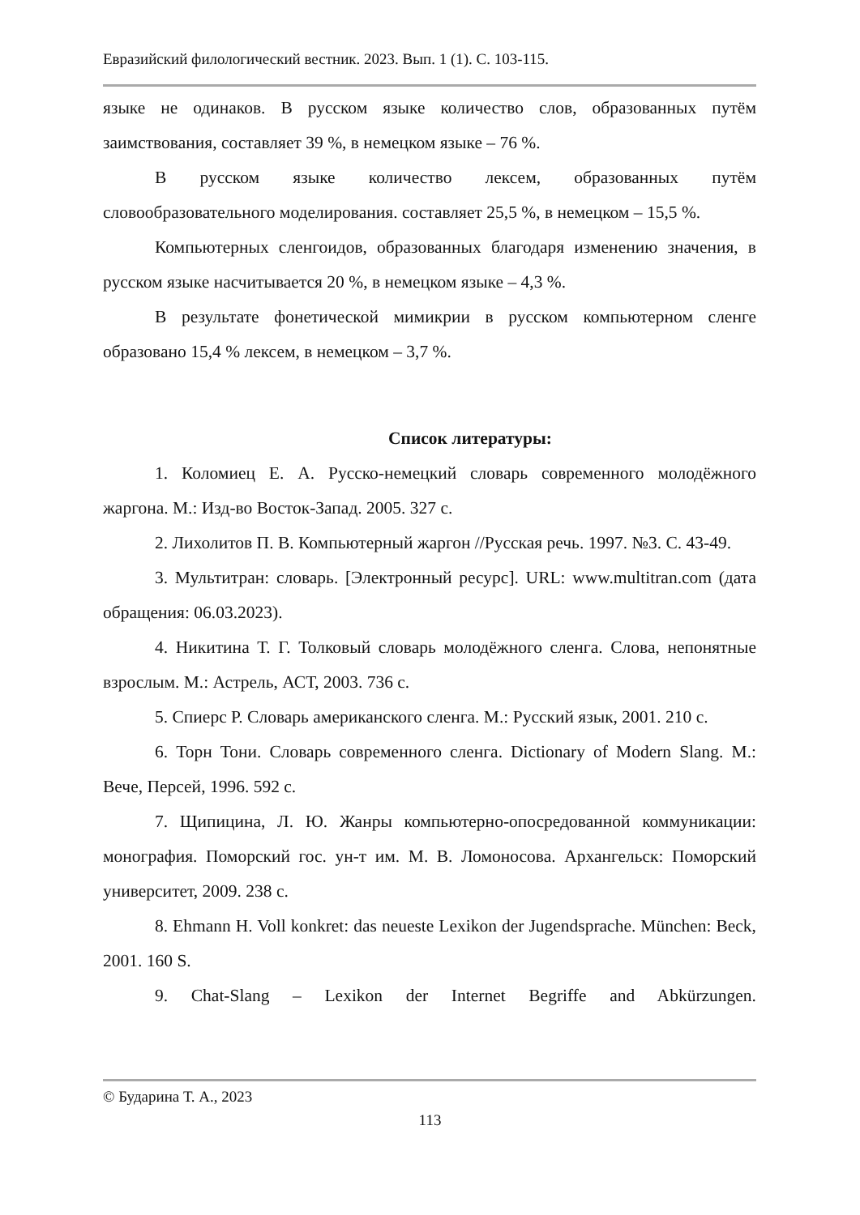Евразийский филологический вестник. 2023. Вып. 1 (1). С. 103-115.
языке не одинаков. В русском языке количество слов, образованных путём заимствования, составляет 39 %, в немецком языке – 76 %.
В русском языке количество лексем, образованных путём словообразовательного моделирования. составляет 25,5 %, в немецком – 15,5 %.
Компьютерных сленгоидов, образованных благодаря изменению значения, в русском языке насчитывается 20 %, в немецком языке – 4,3 %.
В результате фонетической мимикрии в русском компьютерном сленге образовано 15,4 % лексем, в немецком – 3,7 %.
Список литературы:
1. Коломиец Е. А. Русско-немецкий словарь современного молодёжного жаргона. М.: Изд-во Восток-Запад. 2005. 327 с.
2. Лихолитов П. В. Компьютерный жаргон //Русская речь. 1997. №3. С. 43-49.
3. Мультитран: словарь. [Электронный ресурс]. URL: www.multitran.com (дата обращения: 06.03.2023).
4. Никитина Т. Г. Толковый словарь молодёжного сленга. Слова, непонятные взрослым. М.: Астрель, АСТ, 2003. 736 с.
5. Спиерс Р. Словарь американского сленга. М.: Русский язык, 2001. 210 с.
6. Торн Тони. Словарь современного сленга. Dictionary of Modern Slang. М.: Вече, Персей, 1996. 592 с.
7. Щипицина, Л. Ю. Жанры компьютерно-опосредованной коммуникации: монография. Поморский гос. ун-т им. М. В. Ломоносова. Архангельск: Поморский университет, 2009. 238 с.
8. Ehmann H. Voll konkret: das neueste Lexikon der Jugendsprache. München: Beck, 2001. 160 S.
9. Chat-Slang – Lexikon der Internet Begriffe and Abkürzungen.
© Бударина Т. А., 2023
113